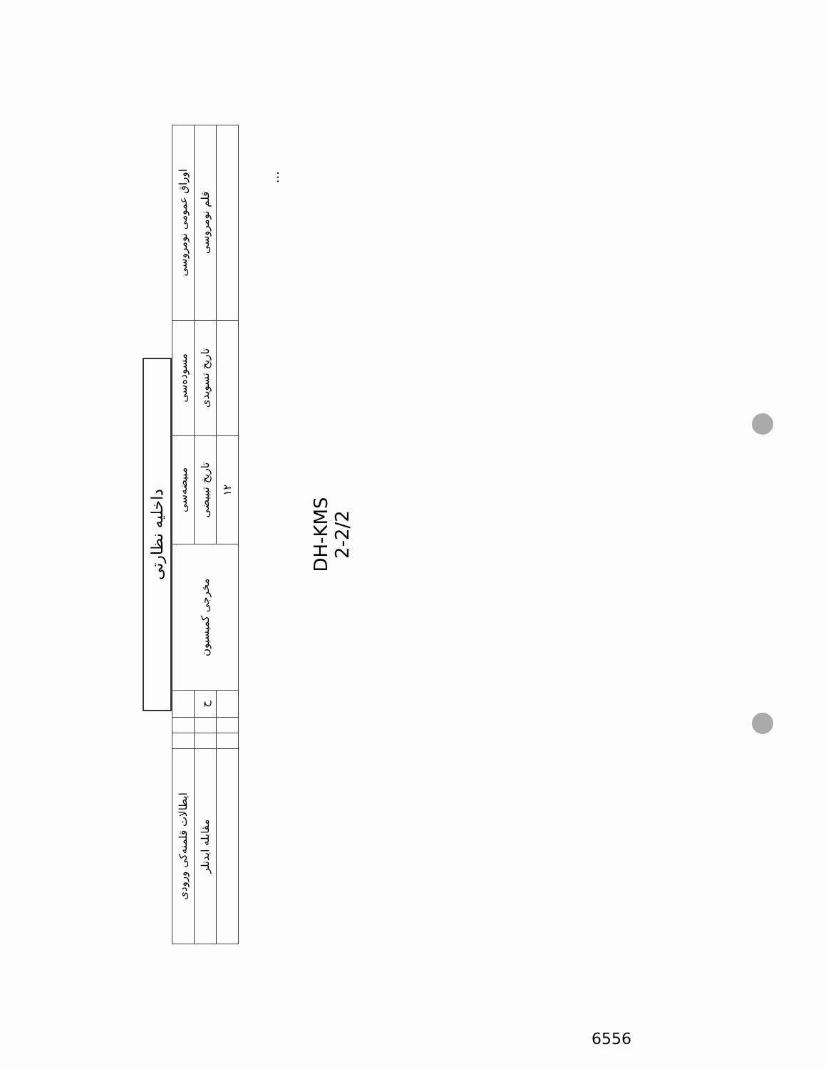داخلیه نظارتی
| اوراق عمومی نومروسی | مسوده‌سی | مبیضه‌سی | مخرجی کمیسیون | | | | ایطالات قلمنه‌کی ورودی |
| --- | --- | --- | --- | --- | --- | --- | --- |
| قلم نومروسی | تاریخ تسویدی | تاریخ تبییضی | | ح | | | مقابله ایدنلر |
| | | ١٢ | | | | | |
...
DH-KMS
2-2/2
6556